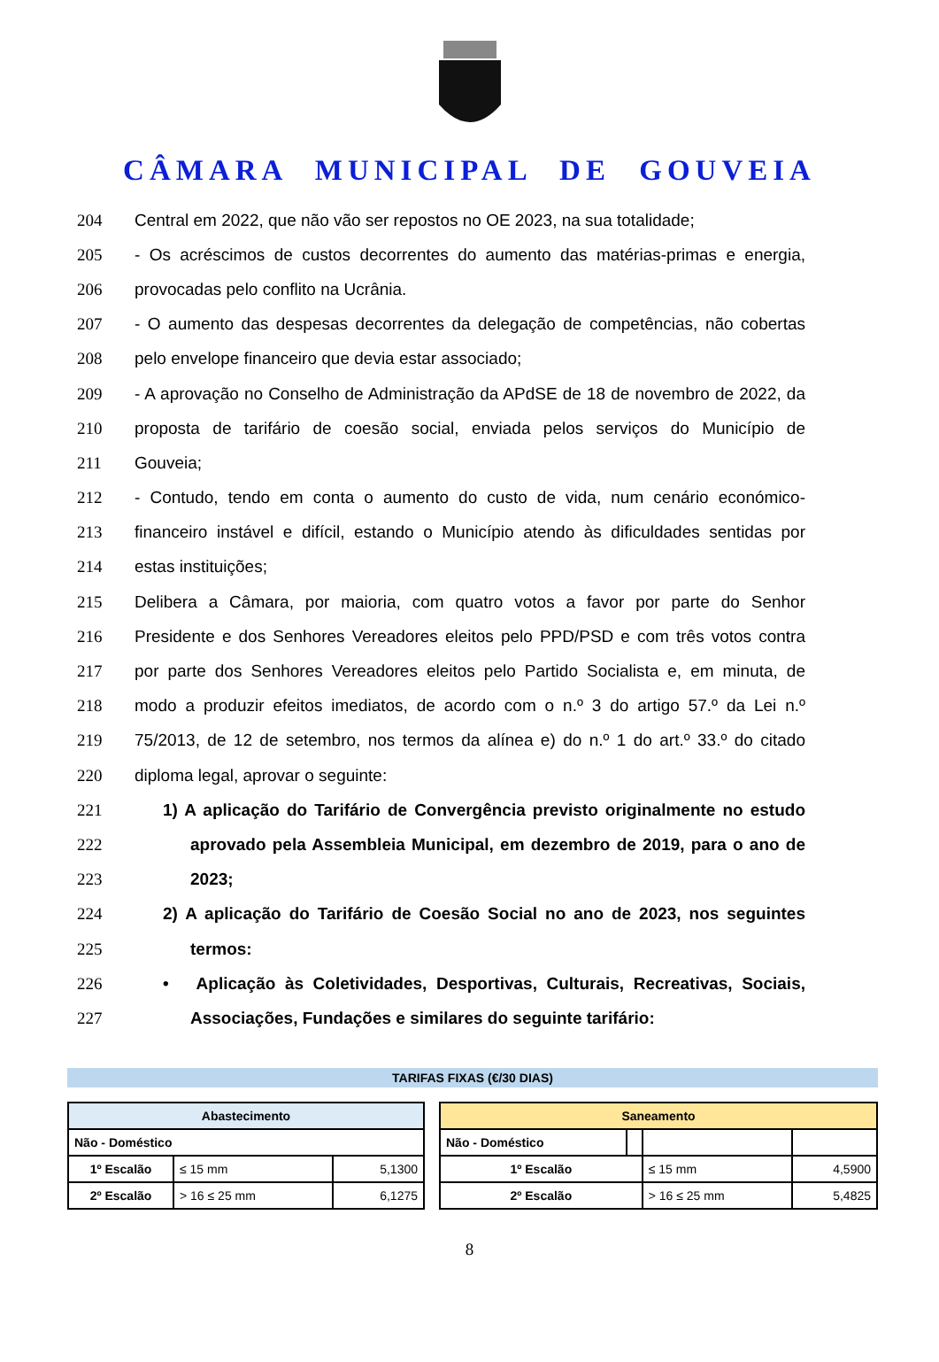CÂMARA MUNICIPAL DE GOUVEIA
204 Central em 2022, que não vão ser repostos no OE 2023, na sua totalidade;
205 - Os acréscimos de custos decorrentes do aumento das matérias-primas e energia,
206 provocadas pelo conflito na Ucrânia.
207 - O aumento das despesas decorrentes da delegação de competências, não cobertas
208 pelo envelope financeiro que devia estar associado;
209 - A aprovação no Conselho de Administração da APdSE de 18 de novembro de 2022, da
210 proposta de tarifário de coesão social, enviada pelos serviços do Município de
211 Gouveia;
212 - Contudo, tendo em conta o aumento do custo de vida, num cenário económico-
213 financeiro instável e difícil, estando o Município atendo às dificuldades sentidas por
214 estas instituições;
215 Delibera a Câmara, por maioria, com quatro votos a favor por parte do Senhor
216 Presidente e dos Senhores Vereadores eleitos pelo PPD/PSD e com três votos contra
217 por parte dos Senhores Vereadores eleitos pelo Partido Socialista e, em minuta, de
218 modo a produzir efeitos imediatos, de acordo com o n.º 3 do artigo 57.º da Lei n.º
219 75/2013, de 12 de setembro, nos termos da alínea e) do n.º 1 do art.º 33.º do citado
220 diploma legal, aprovar o seguinte:
221 1) A aplicação do Tarifário de Convergência previsto originalmente no estudo
222 aprovado pela Assembleia Municipal, em dezembro de 2019, para o ano de
223 2023;
224 2) A aplicação do Tarifário de Coesão Social no ano de 2023, nos seguintes
225 termos:
226 • Aplicação às Coletividades, Desportivas, Culturais, Recreativas, Sociais,
227 Associações, Fundações e similares do seguinte tarifário:
TARIFAS FIXAS (€/30 DIAS)
| Abastecimento | | |
| Não - Doméstico | | |
| 1º Escalão | ≤ 15 mm | 5,1300 |
| 2º Escalão | > 16 ≤ 25 mm | 6,1275 |
| Saneamento | | | |
| Não - Doméstico | | | |
| 1º Escalão | | ≤ 15 mm | 4,5900 |
| 2º Escalão | | > 16 ≤ 25 mm | 5,4825 |
8